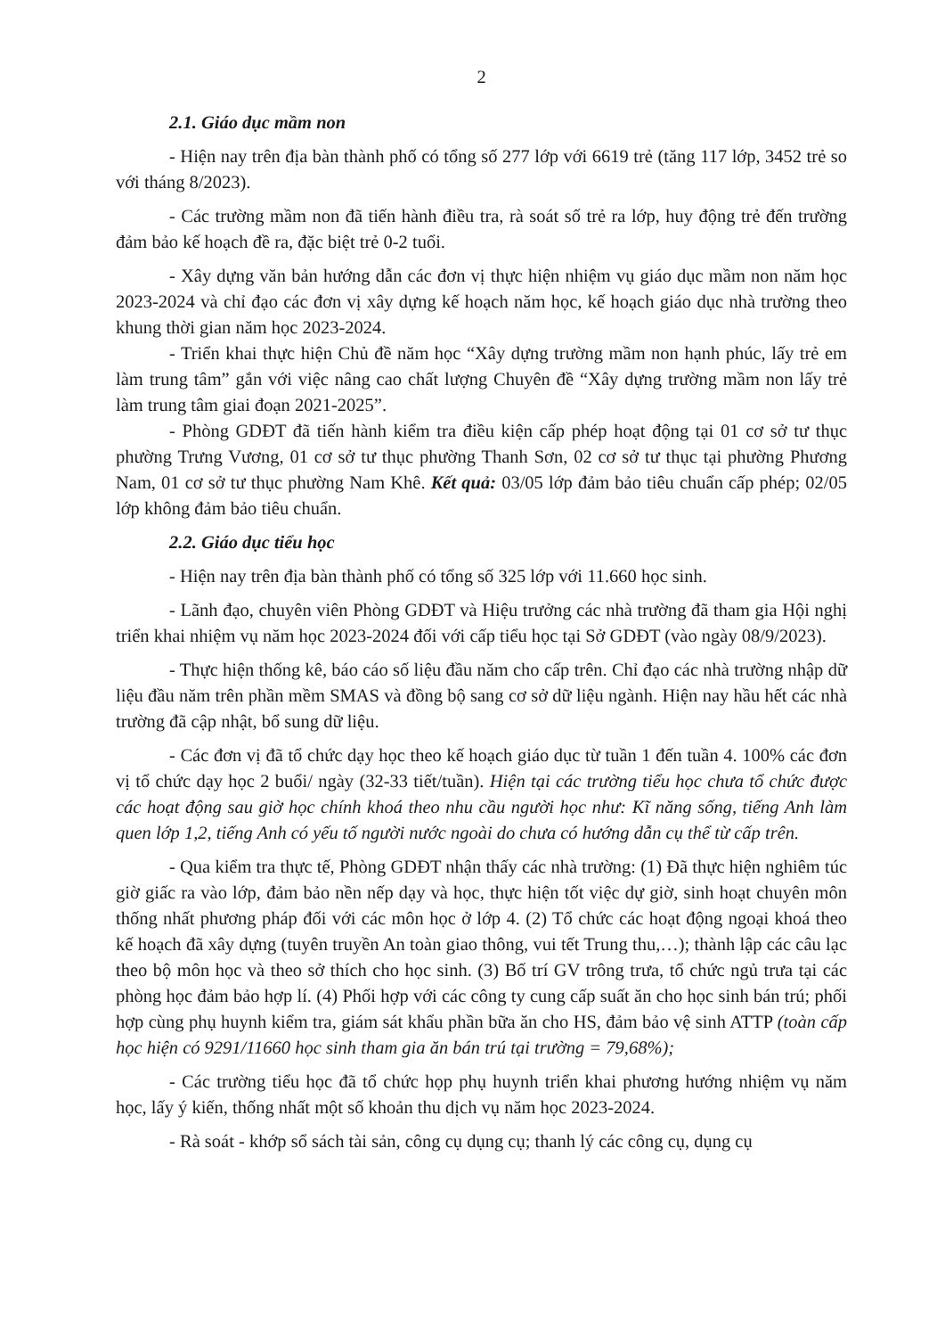2
2.1. Giáo dục mầm non
- Hiện nay trên địa bàn thành phố có tổng số 277 lớp với 6619 trẻ (tăng 117 lớp, 3452 trẻ so với tháng 8/2023).
- Các trường mầm non đã tiến hành điều tra, rà soát số trẻ ra lớp, huy động trẻ đến trường đảm bảo kế hoạch đề ra, đặc biệt trẻ 0-2 tuổi.
- Xây dựng văn bản hướng dẫn các đơn vị thực hiện nhiệm vụ giáo dục mầm non năm học 2023-2024 và chỉ đạo các đơn vị xây dựng kế hoạch năm học, kế hoạch giáo dục nhà trường theo khung thời gian năm học 2023-2024.
- Triển khai thực hiện Chủ đề năm học “Xây dựng trường mầm non hạnh phúc, lấy trẻ em làm trung tâm” gắn với việc nâng cao chất lượng Chuyên đề “Xây dựng trường mầm non lấy trẻ làm trung tâm giai đoạn 2021-2025”.
- Phòng GDĐT đã tiến hành kiểm tra điều kiện cấp phép hoạt động tại 01 cơ sở tư thục phường Trưng Vương, 01 cơ sở tư thục phường Thanh Sơn, 02 cơ sở tư thục tại phường Phương Nam, 01 cơ sở tư thục phường Nam Khê. Kết quả: 03/05 lớp đảm bảo tiêu chuẩn cấp phép; 02/05 lớp không đảm bảo tiêu chuẩn.
2.2. Giáo dục tiểu học
- Hiện nay trên địa bàn thành phố có tổng số 325 lớp với 11.660 học sinh.
- Lãnh đạo, chuyên viên Phòng GDĐT và Hiệu trưởng các nhà trường đã tham gia Hội nghị triển khai nhiệm vụ năm học 2023-2024 đối với cấp tiểu học tại Sở GDĐT (vào ngày 08/9/2023).
- Thực hiện thống kê, báo cáo số liệu đầu năm cho cấp trên. Chỉ đạo các nhà trường nhập dữ liệu đầu năm trên phần mềm SMAS và đồng bộ sang cơ sở dữ liệu ngành. Hiện nay hầu hết các nhà trường đã cập nhật, bổ sung dữ liệu.
- Các đơn vị đã tổ chức dạy học theo kế hoạch giáo dục từ tuần 1 đến tuần 4. 100% các đơn vị tổ chức dạy học 2 buổi/ ngày (32-33 tiết/tuần). Hiện tại các trường tiểu học chưa tổ chức được các hoạt động sau giờ học chính khoá theo nhu cầu người học như: Kĩ năng sống, tiếng Anh làm quen lớp 1,2, tiếng Anh có yếu tố người nước ngoài do chưa có hướng dẫn cụ thể từ cấp trên.
- Qua kiểm tra thực tế, Phòng GDĐT nhận thấy các nhà trường: (1) Đã thực hiện nghiêm túc giờ giấc ra vào lớp, đảm bảo nền nếp dạy và học, thực hiện tốt việc dự giờ, sinh hoạt chuyên môn thống nhất phương pháp đối với các môn học ở lớp 4. (2) Tổ chức các hoạt động ngoại khoá theo kế hoạch đã xây dựng (tuyên truyền An toàn giao thông, vui tết Trung thu,…); thành lập các câu lạc theo bộ môn học và theo sở thích cho học sinh. (3) Bố trí GV trông trưa, tổ chức ngủ trưa tại các phòng học đảm bảo hợp lí. (4) Phối hợp với các công ty cung cấp suất ăn cho học sinh bán trú; phối hợp cùng phụ huynh kiểm tra, giám sát khẩu phần bữa ăn cho HS, đảm bảo vệ sinh ATTP (toàn cấp học hiện có 9291/11660 học sinh tham gia ăn bán trú tại trường = 79,68%);
- Các trường tiểu học đã tổ chức họp phụ huynh triển khai phương hướng nhiệm vụ năm học, lấy ý kiến, thống nhất một số khoản thu dịch vụ năm học 2023-2024.
- Rà soát - khớp sổ sách tài sản, công cụ dụng cụ; thanh lý các công cụ, dụng cụ